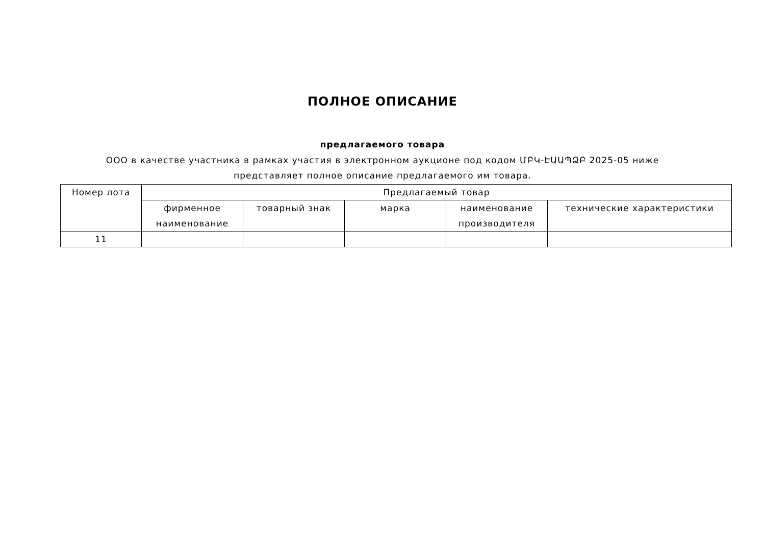ПОЛНОЕ ОПИСАНИЕ
предлагаемого товара
ООО в качестве участника в рамках участия в электронном аукционе под кодом ՄԲԿ-ԷԱԱՊՁԲ 2025-05 ниже представляет полное описание предлагаемого им товара.
| Номер лота | Предлагаемый товар | | | | |
| --- | --- | --- | --- | --- | --- |
| | фирменное наименование | товарный знак | марка | наименование производителя | технические характеристики |
| 11 | | | | | |